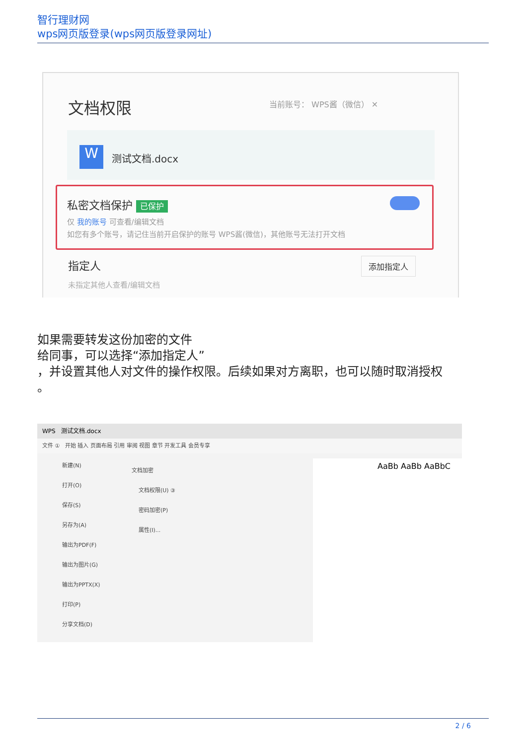智行理财网
wps网页版登录(wps网页版登录网址)
文档权限 当前账号： WPS酱（微信） ✕
W 测试文档.docx
私密文档保护 已保护
仅 我的账号 可查看/编辑文档
如您有多个账号，请记住当前开启保护的账号 WPS酱(微信)，其他账号无法打开文档
指定人
未指定其他人查看/编辑文档
添加指定人
如果需要转发这份加密的文件
给同事，可以选择“添加指定人”
，并设置其他人对文件的操作权限。后续如果对方离职，也可以随时取消授权
。
WPS 测试文档.docx
文件 ① 开始 插入 页面布局 引用 审阅 视图 章节 开发工具 会员专享
新建(N)
打开(O)
保存(S)
另存为(A)
输出为PDF(F)
输出为图片(G)
输出为PPTX(X)
打印(P)
分享文档(D)
文档加密
文档权限(U) ③
密码加密(P)
属性(I)...
AaBb AaBb AaBbC
2 / 6